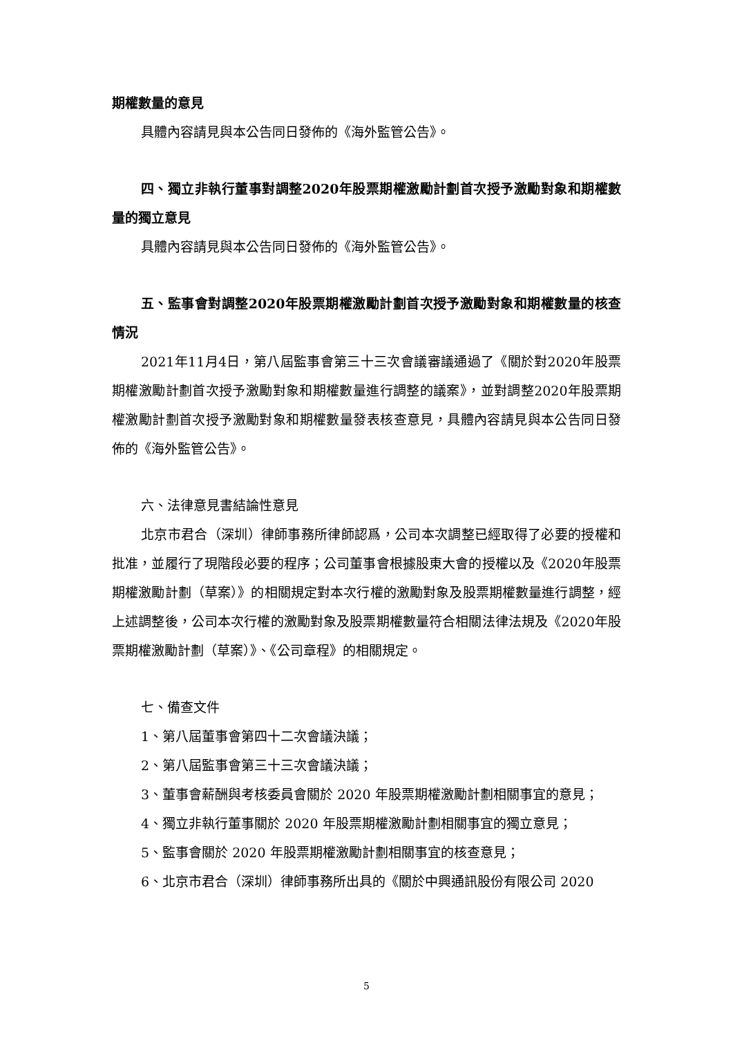期權數量的意見
具體內容請見與本公告同日發佈的《海外監管公告》。
四、獨立非執行董事對調整2020年股票期權激勵計劃首次授予激勵對象和期權數量的獨立意見
具體內容請見與本公告同日發佈的《海外監管公告》。
五、監事會對調整2020年股票期權激勵計劃首次授予激勵對象和期權數量的核查情況
2021年11月4日，第八屆監事會第三十三次會議審議通過了《關於對2020年股票期權激勵計劃首次授予激勵對象和期權數量進行調整的議案》，並對調整2020年股票期權激勵計劃首次授予激勵對象和期權數量發表核查意見，具體內容請見與本公告同日發佈的《海外監管公告》。
六、法律意見書結論性意見
北京市君合（深圳）律師事務所律師認爲，公司本次調整已經取得了必要的授權和批准，並履行了現階段必要的程序；公司董事會根據股東大會的授權以及《2020年股票期權激勵計劃（草案）》的相關規定對本次行權的激勵對象及股票期權數量進行調整，經上述調整後，公司本次行權的激勵對象及股票期權數量符合相關法律法規及《2020年股票期權激勵計劃（草案）》、《公司章程》的相關規定。
七、備查文件
1、第八屆董事會第四十二次會議決議；
2、第八屆監事會第三十三次會議決議；
3、董事會薪酬與考核委員會關於 2020 年股票期權激勵計劃相關事宜的意見；
4、獨立非執行董事關於 2020 年股票期權激勵計劃相關事宜的獨立意見；
5、監事會關於 2020 年股票期權激勵計劃相關事宜的核查意見；
6、北京市君合（深圳）律師事務所出具的《關於中興通訊股份有限公司 2020
5